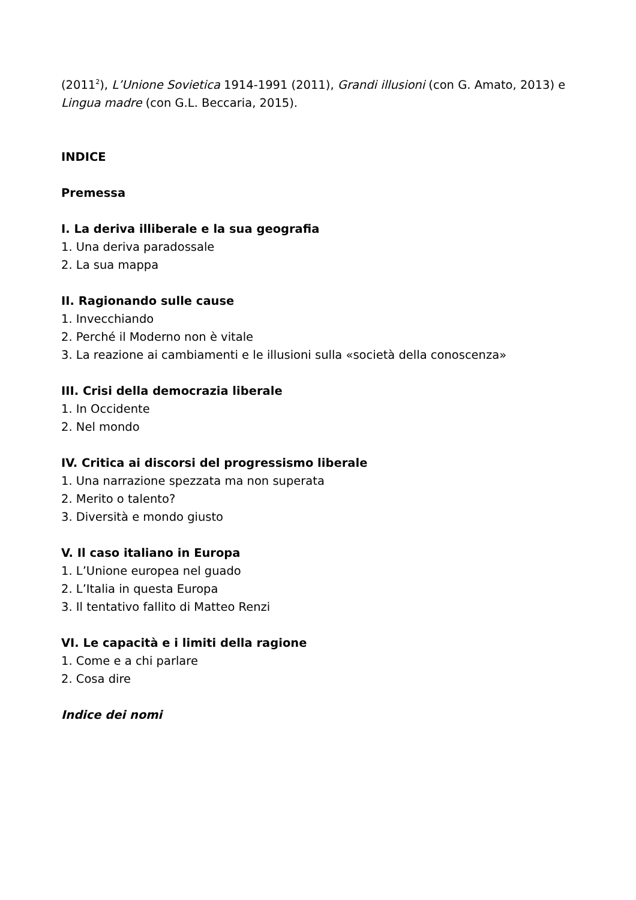(2011<sup>2</sup>), L’Unione Sovietica 1914-1991 (2011), Grandi illusioni (con G. Amato, 2013) e Lingua madre (con G.L. Beccaria, 2015).
INDICE
Premessa
I. La deriva illiberale e la sua geografia
1. Una deriva paradossale
2. La sua mappa
II. Ragionando sulle cause
1. Invecchiando
2. Perché il Moderno non è vitale
3. La reazione ai cambiamenti e le illusioni sulla «società della conoscenza»
III. Crisi della democrazia liberale
1. In Occidente
2. Nel mondo
IV. Critica ai discorsi del progressismo liberale
1. Una narrazione spezzata ma non superata
2. Merito o talento?
3. Diversità e mondo giusto
V. Il caso italiano in Europa
1. L’Unione europea nel guado
2. L’Italia in questa Europa
3. Il tentativo fallito di Matteo Renzi
VI. Le capacità e i limiti della ragione
1. Come e a chi parlare
2. Cosa dire
Indice dei nomi